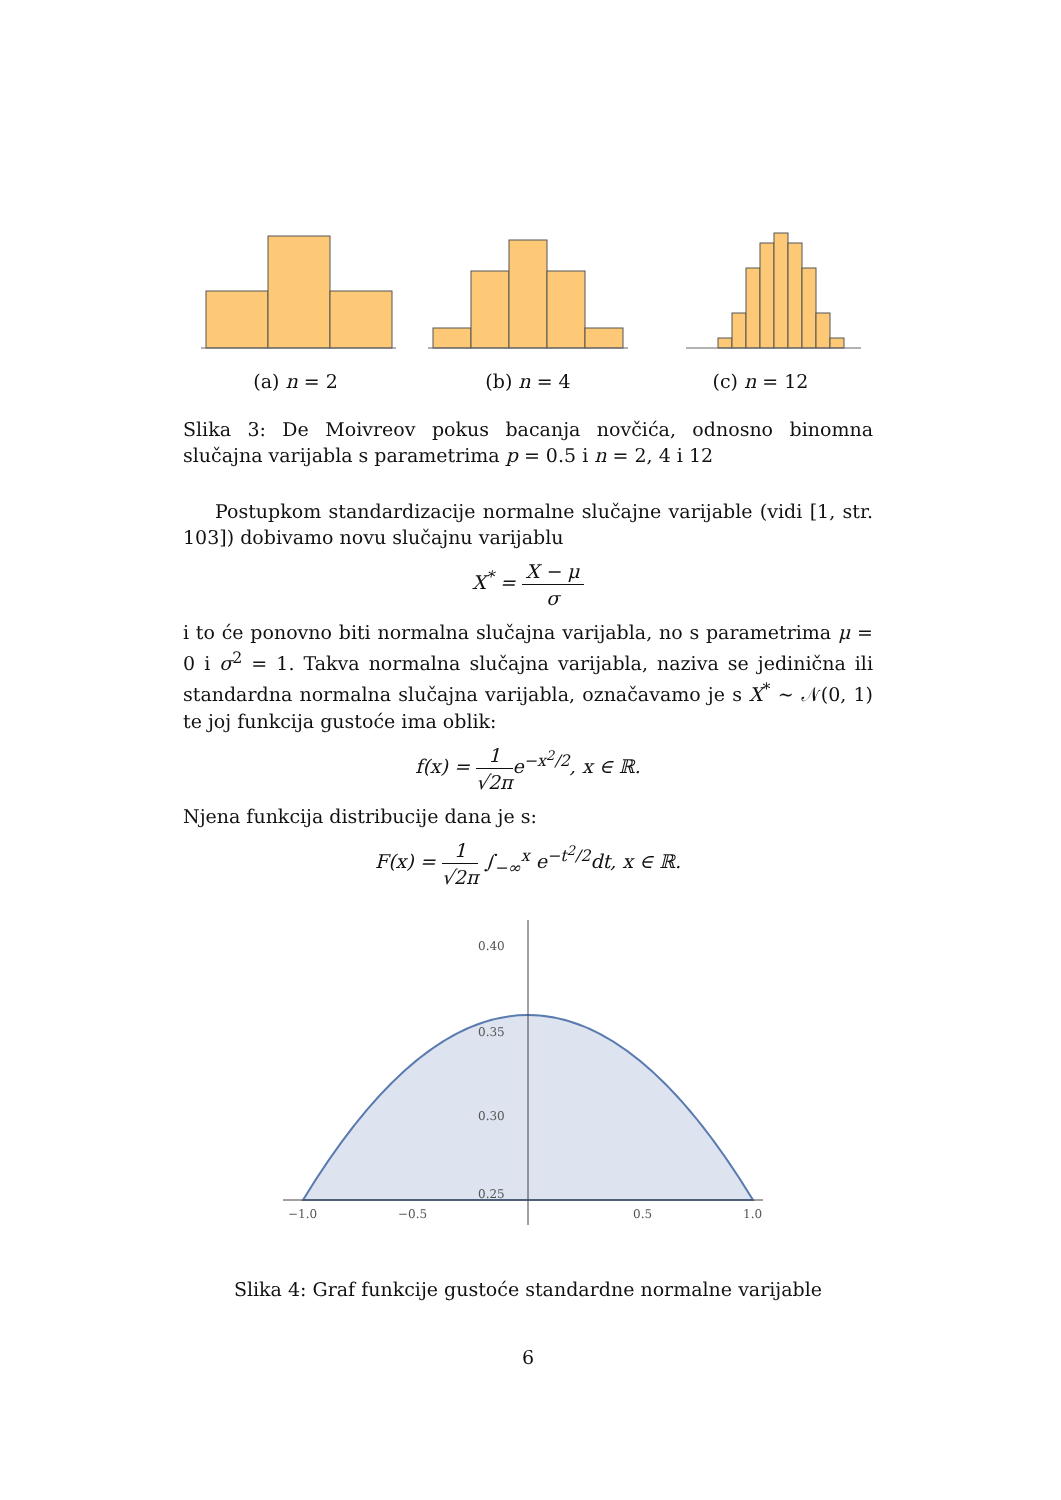(a) n = 2 (b) n = 4 (c) n = 12
Slika 3: De Moivreov pokus bacanja novčića, odnosno binomna slučajna varijabla s parametrima p = 0.5 i n = 2, 4 i 12
Postupkom standardizacije normalne slučajne varijable (vidi [1, str. 103]) dobivamo novu slučajnu varijablu
X<sup>*</sup> = X − μ σ
i to će ponovno biti normalna slučajna varijabla, no s parametrima μ = 0 i σ<sup>2</sup> = 1. Takva normalna slučajna varijabla, naziva se jedinična ili standardna normalna slučajna varijabla, označavamo je s X<sup>*</sup> ∼ 𝒩(0, 1) te joj funkcija gustoće ima oblik:
f(x) = 1 √2πe<sup>−x<sup>2</sup>/2</sup>, x ∈ ℝ.
Njena funkcija distribucije dana je s:
F(x) = 1 √2π ∫<sub>−∞</sub><sup>x</sup> e<sup>−t<sup>2</sup>/2</sup>dt, x ∈ ℝ.
0.40
0.35
0.30
0.25
−1.0
−0.5
0.5
1.0
Slika 4: Graf funkcije gustoće standardne normalne varijable
6